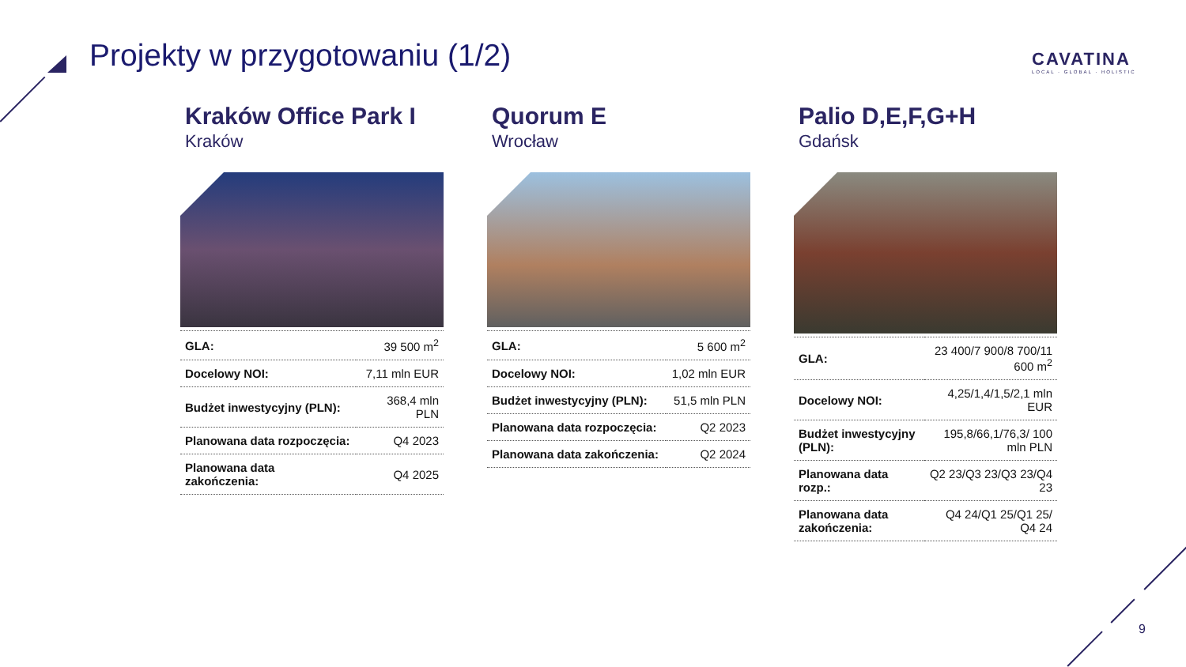Projekty w przygotowaniu (1/2)
CAVATINA
LOCAL · GLOBAL · HOLISTIC
Kraków Office Park I
Kraków
| GLA: | 39 500 m<sup>2</sup> |
| Docelowy NOI: | 7,11 mln EUR |
| Budżet inwestycyjny (PLN): | 368,4 mln PLN |
| Planowana data rozpoczęcia: | Q4 2023 |
| Planowana data zakończenia: | Q4 2025 |
Quorum E
Wrocław
| GLA: | 5 600 m<sup>2</sup> |
| Docelowy NOI: | 1,02 mln EUR |
| Budżet inwestycyjny (PLN): | 51,5 mln PLN |
| Planowana data rozpoczęcia: | Q2 2023 |
| Planowana data zakończenia: | Q2 2024 |
Palio D,E,F,G+H
Gdańsk
| GLA: | 23 400/7 900/8 700/11 600 m<sup>2</sup> |
| Docelowy NOI: | 4,25/1,4/1,5/2,1 mln EUR |
| Budżet inwestycyjny (PLN): | 195,8/66,1/76,3/ 100 mln PLN |
| Planowana data rozp.: | Q2 23/Q3 23/Q3 23/Q4 23 |
| Planowana data zakończenia: | Q4 24/Q1 25/Q1 25/ Q4 24 |
9